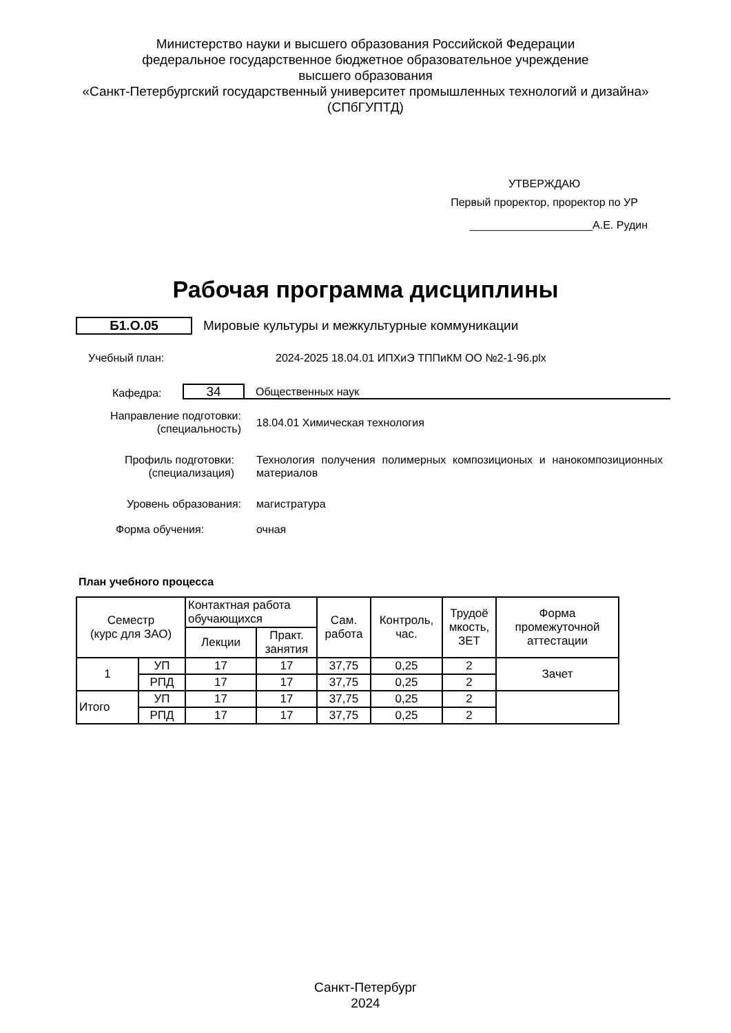Министерство науки и высшего образования Российской Федерации
федеральное государственное бюджетное образовательное учреждение
высшего образования
«Санкт-Петербургский государственный университет промышленных технологий и дизайна»
(СПбГУПТД)
УТВЕРЖДАЮ
Первый проректор, проректор по УР
____________________А.Е. Рудин
Рабочая программа дисциплины
Б1.О.05 Мировые культуры и межкультурные коммуникации
Учебный план: 2024-2025 18.04.01 ИПХиЭ ТППиКМ ОО №2-1-96.plx
Кафедра: 34 Общественных наук
Направление подготовки:
(специальность) 18.04.01 Химическая технология
Профиль подготовки:
(специализация) Технология получения полимерных композиционых и нанокомпозиционных материалов
Уровень образования: магистратура
Форма обучения: очная
План учебного процесса
| Семестр (курс для ЗАО) | | Контактная работа обучающихся | | Сам. работа | Контроль, час. | Трудоё мкость, ЗЕТ | Форма промежуточной аттестации |
| --- | --- | --- | --- | --- | --- | --- | --- |
| | | Лекции | Практ. занятия | | | | |
| 1 | УП | 17 | 17 | 37,75 | 0,25 | 2 | Зачет |
| | РПД | 17 | 17 | 37,75 | 0,25 | 2 | |
| Итого | УП | 17 | 17 | 37,75 | 0,25 | 2 | |
| | РПД | 17 | 17 | 37,75 | 0,25 | 2 | |
Санкт-Петербург
2024